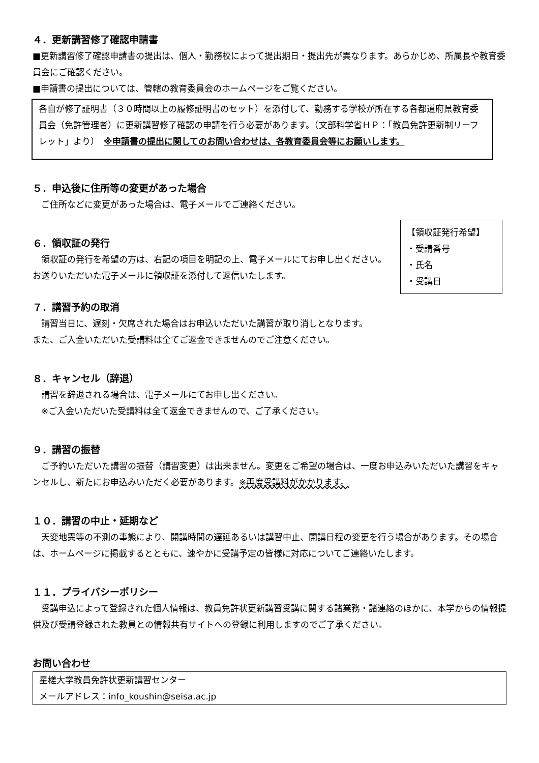４．更新講習修了確認申請書
■更新講習修了確認申請書の提出は、個人・勤務校によって提出期日・提出先が異なります。あらかじめ、所属長や教育委員会にご確認ください。
■申請書の提出については、管轄の教育委員会のホームページをご覧ください。
各自が修了証明書（３０時間以上の履修証明書のセット）を添付して、勤務する学校が所在する各都道府県教育委員会（免許管理者）に更新講習修了確認の申請を行う必要があります。（文部科学省ＨＰ：「教員免許更新制リーフレット」より）　※申請書の提出に関してのお問い合わせは、各教育委員会等にお願いします。
５．申込後に住所等の変更があった場合
　ご住所などに変更があった場合は、電子メールでご連絡ください。
【領収証発行希望】
・受講番号
・氏名
・受講日
６．領収証の発行
　領収証の発行を希望の方は、右記の項目を明記の上、電子メールにてお申し出ください。お送りいただいた電子メールに領収証を添付して返信いたします。
７．講習予約の取消
　講習当日に、遅刻・欠席された場合はお申込いただいた講習が取り消しとなります。
また、ご入金いただいた受講料は全てご返金できませんのでご注意ください。
８．キャンセル（辞退）
　講習を辞退される場合は、電子メールにてお申し出ください。
　※ご入金いただいた受講料は全て返金できませんので、ご了承ください。
９．講習の振替
　ご予約いただいた講習の振替（講習変更）は出来ません。変更をご希望の場合は、一度お申込みいただいた講習をキャンセルし、新たにお申込みいただく必要があります。※再度受講料がかかります。
１０．講習の中止・延期など
　天変地異等の不測の事態により、開講時間の遅延あるいは講習中止、開講日程の変更を行う場合があります。その場合は、ホームページに掲載するとともに、速やかに受講予定の皆様に対応についてご連絡いたします。
１１．プライバシーポリシー
　受講申込によって登録された個人情報は、教員免許状更新講習受講に関する諸業務・諸連絡のほかに、本学からの情報提供及び受講登録された教員との情報共有サイトへの登録に利用しますのでご了承ください。
お問い合わせ
星槎大学教員免許状更新講習センター
メールアドレス：info_koushin@seisa.ac.jp